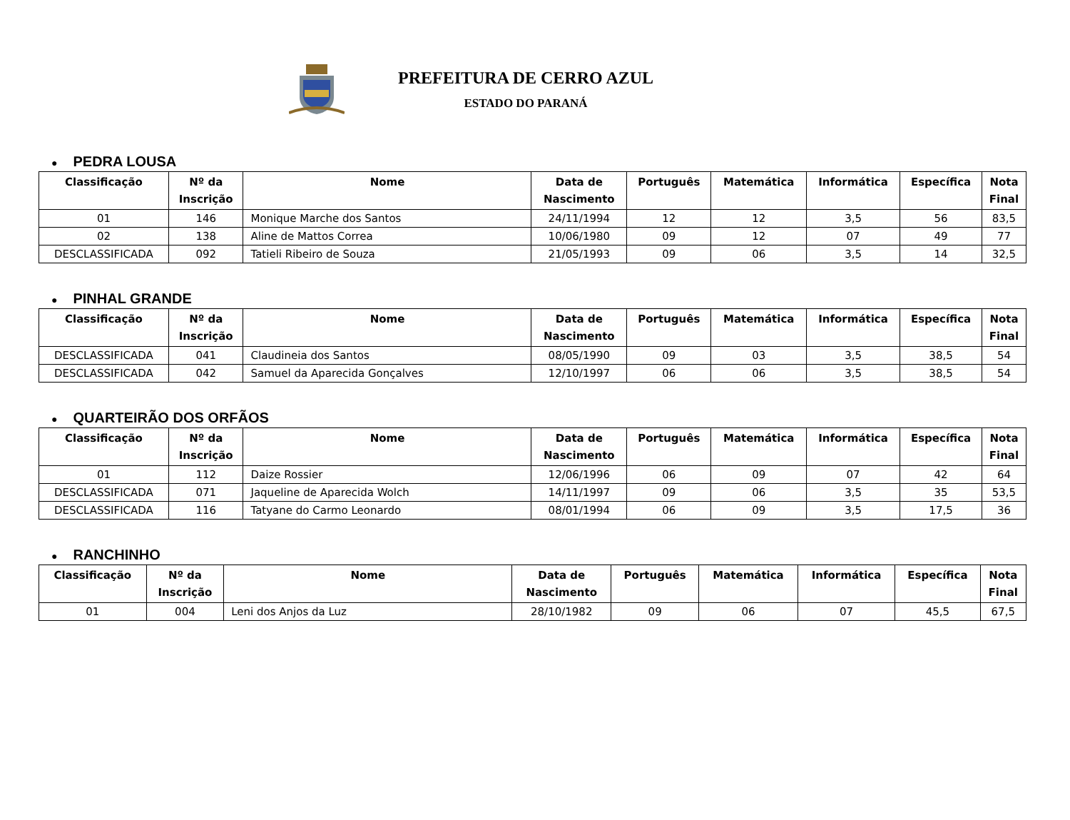PREFEITURA DE CERRO AZUL
ESTADO DO PARANÁ
● PEDRA LOUSA
| Classificação | Nº da Inscrição | Nome | Data de Nascimento | Português | Matemática | Informática | Específica | Nota Final |
| --- | --- | --- | --- | --- | --- | --- | --- | --- |
| 01 | 146 | Monique Marche dos Santos | 24/11/1994 | 12 | 12 | 3,5 | 56 | 83,5 |
| 02 | 138 | Aline de Mattos Correa | 10/06/1980 | 09 | 12 | 07 | 49 | 77 |
| DESCLASSIFICADA | 092 | Tatieli Ribeiro de Souza | 21/05/1993 | 09 | 06 | 3,5 | 14 | 32,5 |
● PINHAL GRANDE
| Classificação | Nº da Inscrição | Nome | Data de Nascimento | Português | Matemática | Informática | Específica | Nota Final |
| --- | --- | --- | --- | --- | --- | --- | --- | --- |
| DESCLASSIFICADA | 041 | Claudineia dos Santos | 08/05/1990 | 09 | 03 | 3,5 | 38,5 | 54 |
| DESCLASSIFICADA | 042 | Samuel da Aparecida Gonçalves | 12/10/1997 | 06 | 06 | 3,5 | 38,5 | 54 |
● QUARTEIRÃO DOS ORFÃOS
| Classificação | Nº da Inscrição | Nome | Data de Nascimento | Português | Matemática | Informática | Específica | Nota Final |
| --- | --- | --- | --- | --- | --- | --- | --- | --- |
| 01 | 112 | Daize Rossier | 12/06/1996 | 06 | 09 | 07 | 42 | 64 |
| DESCLASSIFICADA | 071 | Jaqueline de Aparecida Wolch | 14/11/1997 | 09 | 06 | 3,5 | 35 | 53,5 |
| DESCLASSIFICADA | 116 | Tatyane do Carmo Leonardo | 08/01/1994 | 06 | 09 | 3,5 | 17,5 | 36 |
● RANCHINHO
| Classificação | Nº da Inscrição | Nome | Data de Nascimento | Português | Matemática | Informática | Específica | Nota Final |
| --- | --- | --- | --- | --- | --- | --- | --- | --- |
| 01 | 004 | Leni dos Anjos da Luz | 28/10/1982 | 09 | 06 | 07 | 45,5 | 67,5 |